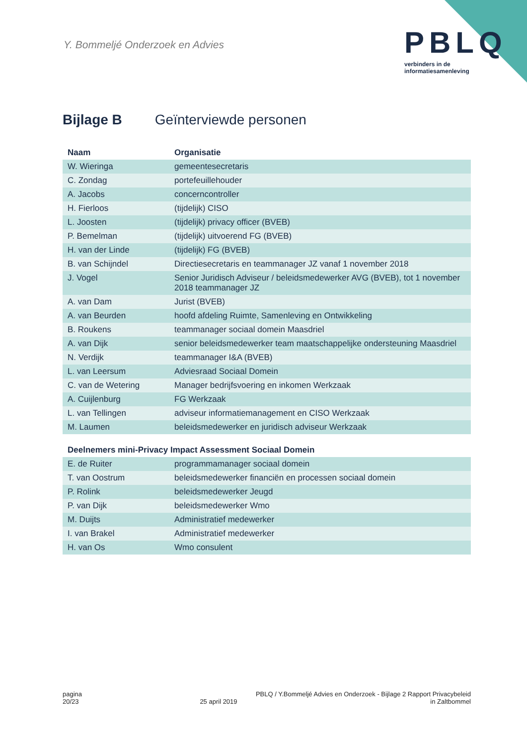Y. Bommeljé Onderzoek en Advies
PBLQ
verbinders in de
informatiesamenleving
Bijlage B Geïnterviewde personen
| Naam | Organisatie |
| --- | --- |
| W. Wieringa | gemeentesecretaris |
| C. Zondag | portefeuillehouder |
| A. Jacobs | concerncontroller |
| H. Fierloos | (tijdelijk) CISO |
| L. Joosten | (tijdelijk) privacy officer (BVEB) |
| P. Bemelman | (tijdelijk) uitvoerend FG (BVEB) |
| H. van der Linde | (tijdelijk) FG (BVEB) |
| B. van Schijndel | Directiesecretaris en teammanager JZ vanaf 1 november 2018 |
| J. Vogel | Senior Juridisch Adviseur / beleidsmedewerker AVG (BVEB), tot 1 november 2018 teammanager JZ |
| A. van Dam | Jurist (BVEB) |
| A. van Beurden | hoofd afdeling Ruimte, Samenleving en Ontwikkeling |
| B. Roukens | teammanager sociaal domein Maasdriel |
| A. van Dijk | senior beleidsmedewerker team maatschappelijke ondersteuning Maasdriel |
| N. Verdijk | teammanager I&A (BVEB) |
| L. van Leersum | Adviesraad Sociaal Domein |
| C. van de Wetering | Manager bedrijfsvoering en inkomen Werkzaak |
| A. Cuijlenburg | FG Werkzaak |
| L. van Tellingen | adviseur informatiemanagement en CISO Werkzaak |
| M. Laumen | beleidsmedewerker en juridisch adviseur Werkzaak |
| Deelnemers mini-Privacy Impact Assessment Sociaal Domein | |
| E. de Ruiter | programmamanager sociaal domein |
| T. van Oostrum | beleidsmedewerker financiën en processen sociaal domein |
| P. Rolink | beleidsmedewerker Jeugd |
| P. van Dijk | beleidsmedewerker Wmo |
| M. Duijts | Administratief medewerker |
| I. van Brakel | Administratief medewerker |
| H. van Os | Wmo consulent |
pagina
20/23
25 april 2019 PBLQ / Y.Bommeljé Advies en Onderzoek - Bijlage 2 Rapport Privacybeleid
in Zaltbommel